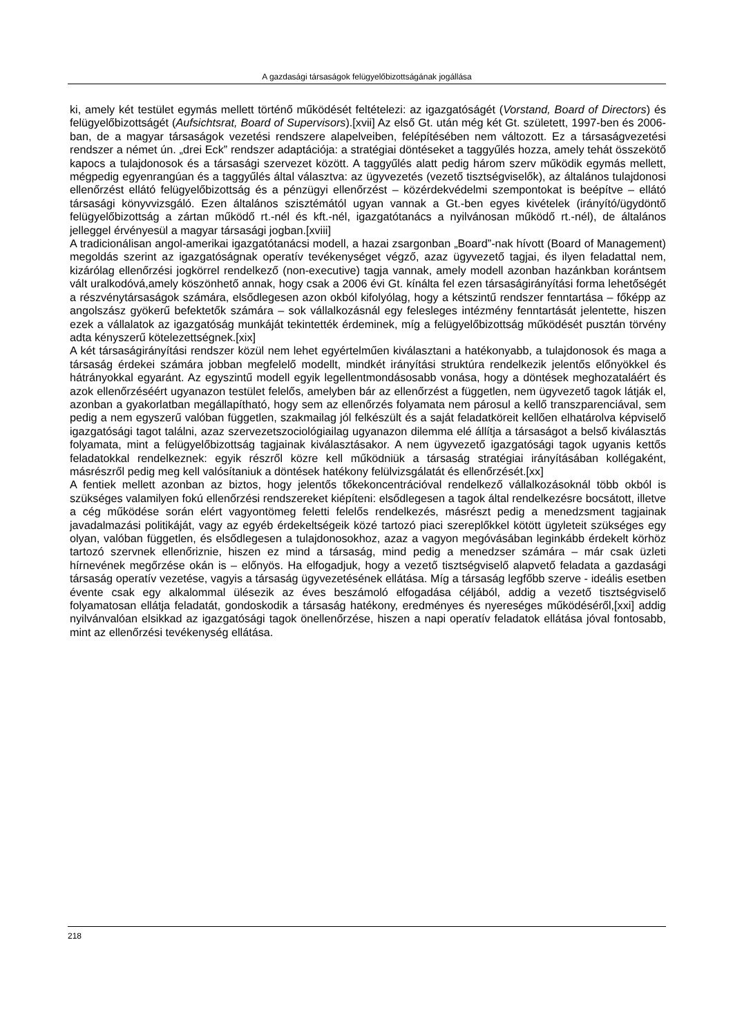A gazdasági társaságok felügyelőbizottságának jogállása
ki, amely két testület egymás mellett történő működését feltételezi: az igazgatóságét (Vorstand, Board of Directors) és felügyelőbizottságét (Aufsichtsrat, Board of Supervisors).[xvii] Az első Gt. után még két Gt. született, 1997-ben és 2006-ban, de a magyar társaságok vezetési rendszere alapelveiben, felépítésében nem változott. Ez a társaságvezetési rendszer a német ún. „drei Eck” rendszer adaptációja: a stratégiai döntéseket a taggyűlés hozza, amely tehát összekötő kapocs a tulajdonosok és a társasági szervezet között. A taggyűlés alatt pedig három szerv működik egymás mellett, mégpedig egyenrangúan és a taggyűlés által választva: az ügyvezetés (vezető tisztségviselők), az általános tulajdonosi ellenőrzést ellátó felügyelőbizottság és a pénzügyi ellenőrzést – közérdekvédelmi szempontokat is beépítve – ellátó társasági könyvvizsgáló. Ezen általános szisztémától ugyan vannak a Gt.-ben egyes kivételek (irányító/ügydöntő felügyelőbizottság a zártan működő rt.-nél és kft.-nél, igazgatótanács a nyilvánosan működő rt.-nél), de általános jelleggel érvényesül a magyar társasági jogban.[xviii]
A tradicionálisan angol-amerikai igazgatótanácsi modell, a hazai zsargonban „Board”-nak hívott (Board of Management) megoldás szerint az igazgatóságnak operatív tevékenységet végző, azaz ügyvezető tagjai, és ilyen feladattal nem, kizárólag ellenőrzési jogkörrel rendelkező (non-executive) tagja vannak, amely modell azonban hazánkban korántsem vált uralkodóvá,amely köszönhető annak, hogy csak a 2006 évi Gt. kínálta fel ezen társaságirányítási forma lehetőségét a részvénytársaságok számára, elsődlegesen azon okból kifolyólag, hogy a kétszintű rendszer fenntartása – főképp az angolszász gyökerű befektetők számára – sok vállalkozásnál egy felesleges intézmény fenntartását jelentette, hiszen ezek a vállalatok az igazgatóság munkáját tekintették érdeminek, míg a felügyelőbizottság működését pusztán törvény adta kényszerű kötelezettségnek.[xix]
A két társaságirányítási rendszer közül nem lehet egyértelműen kiválasztani a hatékonyabb, a tulajdonosok és maga a társaság érdekei számára jobban megfelelő modellt, mindkét irányítási struktúra rendelkezik jelentős előnyökkel és hátrányokkal egyaránt. Az egyszintű modell egyik legellentmondásosabb vonása, hogy a döntések meghozataláért és azok ellenőrzéséért ugyanazon testület felelős, amelyben bár az ellenőrzést a független, nem ügyvezető tagok látják el, azonban a gyakorlatban megállapítható, hogy sem az ellenőrzés folyamata nem párosul a kellő transzparenciával, sem pedig a nem egyszerű valóban független, szakmailag jól felkészült és a saját feladatköreit kellően elhatárolva képviselő igazgatósági tagot találni, azaz szervezetszociológiailag ugyanazon dilemma elé állítja a társaságot a belső kiválasztás folyamata, mint a felügyelőbizottság tagjainak kiválasztásakor. A nem ügyvezető igazgatósági tagok ugyanis kettős feladatokkal rendelkeznek: egyik részről közre kell működniük a társaság stratégiai irányításában kollégaként, másrészről pedig meg kell valósítaniuk a döntések hatékony felülvizsgálatát és ellenőrzését.[xx]
A fentiek mellett azonban az biztos, hogy jelentős tőkekoncentrációval rendelkező vállalkozásoknál több okból is szükséges valamilyen fokú ellenőrzési rendszereket kiépíteni: elsődlegesen a tagok által rendelkezésre bocsátott, illetve a cég működése során elért vagyontömeg feletti felelős rendelkezés, másrészt pedig a menedzsment tagjainak javadalmazási politikáját, vagy az egyéb érdekeltségeik közé tartozó piaci szereplőkkel kötött ügyleteit szükséges egy olyan, valóban független, és elsődlegesen a tulajdonosokhoz, azaz a vagyon megóvásában leginkább érdekelt körhöz tartozó szervnek ellenőriznie, hiszen ez mind a társaság, mind pedig a menedzser számára – már csak üzleti hírnevének megőrzése okán is – előnyös. Ha elfogadjuk, hogy a vezető tisztségviselő alapvető feladata a gazdasági társaság operatív vezetése, vagyis a társaság ügyvezetésének ellátása. Míg a társaság legfőbb szerve - ideális esetben évente csak egy alkalommal ülésezik az éves beszámoló elfogadása céljából, addig a vezető tisztségviselő folyamatosan ellátja feladatát, gondoskodik a társaság hatékony, eredményes és nyereséges működéséről,[xxi] addig nyilvánvalóan elsikkad az igazgatósági tagok önellenőrzése, hiszen a napi operatív feladatok ellátása jóval fontosabb, mint az ellenőrzési tevékenység ellátása.
218